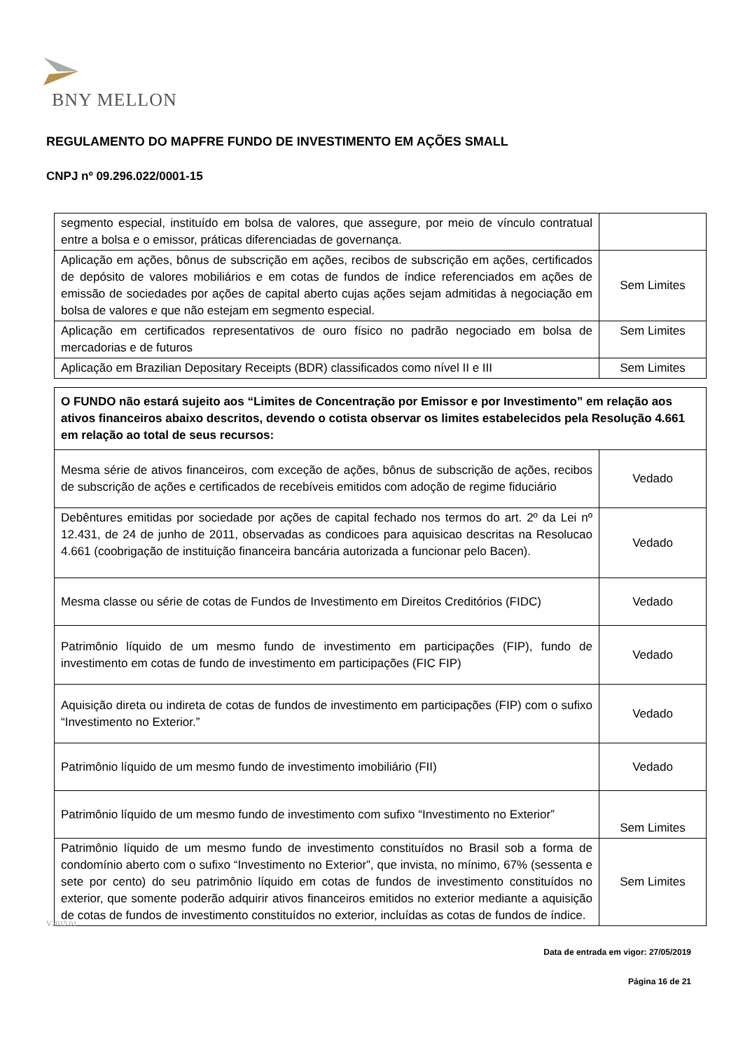BNY MELLON
REGULAMENTO DO MAPFRE FUNDO DE INVESTIMENTO EM AÇÕES SMALL
CNPJ nº 09.296.022/0001-15
| segmento especial, instituído em bolsa de valores, que assegure, por meio de vínculo contratual entre a bolsa e o emissor, práticas diferenciadas de governança. | |
| Aplicação em ações, bônus de subscrição em ações, recibos de subscrição em ações, certificados de depósito de valores mobiliários e em cotas de fundos de índice referenciados em ações de emissão de sociedades por ações de capital aberto cujas ações sejam admitidas à negociação em bolsa de valores e que não estejam em segmento especial. | Sem Limites |
| Aplicação em certificados representativos de ouro físico no padrão negociado em bolsa de mercadorias e de futuros | Sem Limites |
| Aplicação em Brazilian Depositary Receipts (BDR) classificados como nível II e III | Sem Limites |
| O FUNDO não estará sujeito aos “Limites de Concentração por Emissor e por Investimento” em relação aos ativos financeiros abaixo descritos, devendo o cotista observar os limites estabelecidos pela Resolução 4.661 em relação ao total de seus recursos: | |
| --- | --- |
| Mesma série de ativos financeiros, com exceção de ações, bônus de subscrição de ações, recibos de subscrição de ações e certificados de recebíveis emitidos com adoção de regime fiduciário | Vedado |
| Debêntures emitidas por sociedade por ações de capital fechado nos termos do art. 2º da Lei nº 12.431, de 24 de junho de 2011, observadas as condicoes para aquisicao descritas na Resolucao 4.661 (coobrigação de instituição financeira bancária autorizada a funcionar pelo Bacen). | Vedado |
| Mesma classe ou série de cotas de Fundos de Investimento em Direitos Creditórios (FIDC) | Vedado |
| Patrimônio líquido de um mesmo fundo de investimento em participações (FIP), fundo de investimento em cotas de fundo de investimento em participações (FIC FIP) | Vedado |
| Aquisição direta ou indireta de cotas de fundos de investimento em participações (FIP) com o sufixo “Investimento no Exterior.” | Vedado |
| Patrimônio líquido de um mesmo fundo de investimento imobiliário (FII) | Vedado |
| Patrimônio líquido de um mesmo fundo de investimento com sufixo “Investimento no Exterior” | Sem Limites |
| Patrimônio líquido de um mesmo fundo de investimento constituídos no Brasil sob a forma de condomínio aberto com o sufixo “Investimento no Exterior”, que invista, no mínimo, 67% (sessenta e sete por cento) do seu patrimônio líquido em cotas de fundos de investimento constituídos no exterior, que somente poderão adquirir ativos financeiros emitidos no exterior mediante a aquisição de cotas de fundos de investimento constituídos no exterior, incluídas as cotas de fundos de índice. | Sem Limites |
V2015.01
Data de entrada em vigor: 27/05/2019
Página 16 de 21